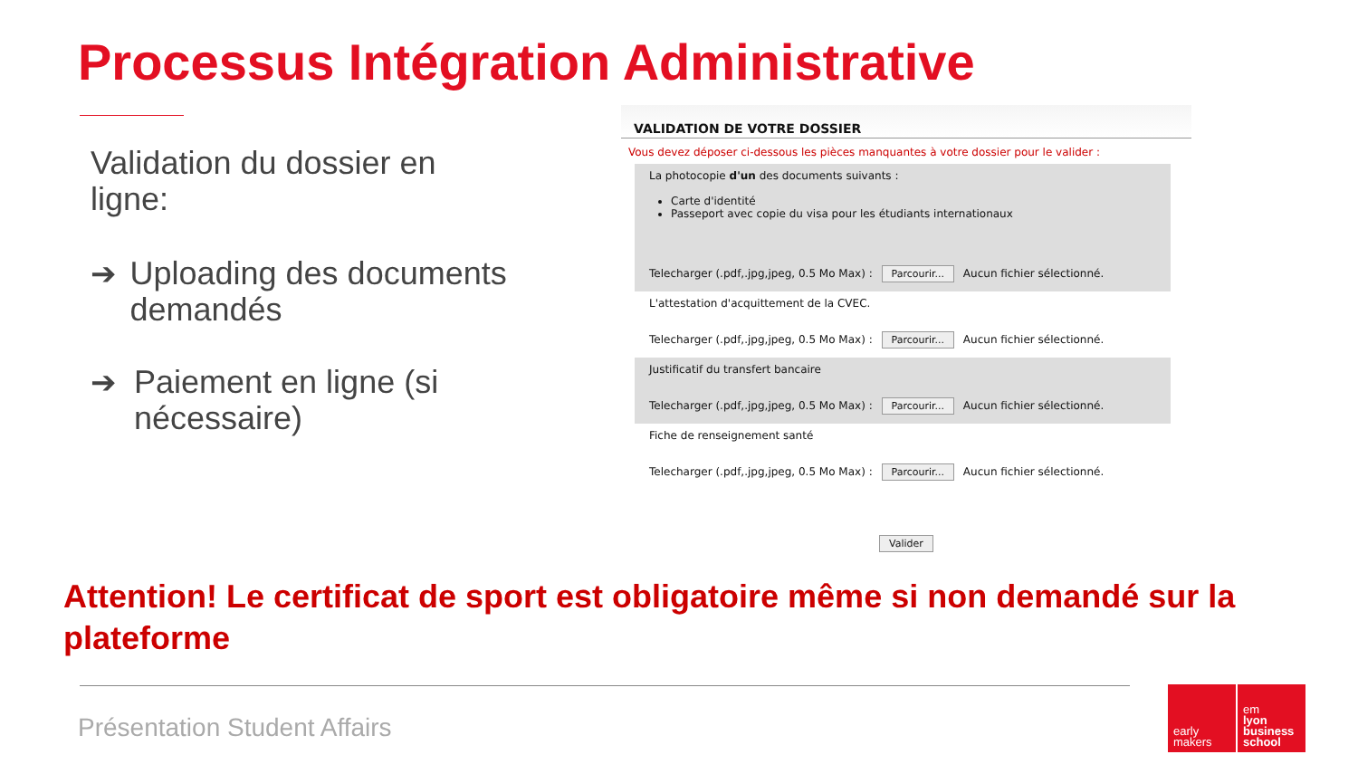Processus Intégration Administrative
Validation du dossier en ligne:
➔ Uploading des documents demandés
➔ Paiement en ligne (si nécessaire)
VALIDATION DE VOTRE DOSSIER
Vous devez déposer ci-dessous les pièces manquantes à votre dossier pour le valider :
La photocopie d'un des documents suivants :
Carte d'identité
Passeport avec copie du visa pour les étudiants internationaux
Telecharger (.pdf,.jpg,jpeg, 0.5 Mo Max) : Parcourir... Aucun fichier sélectionné.
L'attestation d'acquittement de la CVEC.
Telecharger (.pdf,.jpg,jpeg, 0.5 Mo Max) : Parcourir... Aucun fichier sélectionné.
Justificatif du transfert bancaire
Telecharger (.pdf,.jpg,jpeg, 0.5 Mo Max) : Parcourir... Aucun fichier sélectionné.
Fiche de renseignement santé
Telecharger (.pdf,.jpg,jpeg, 0.5 Mo Max) : Parcourir... Aucun fichier sélectionné.
Valider
Attention! Le certificat de sport est obligatoire même si non demandé sur la plateforme
Présentation Student Affairs
early
makers
em
lyon
business
school